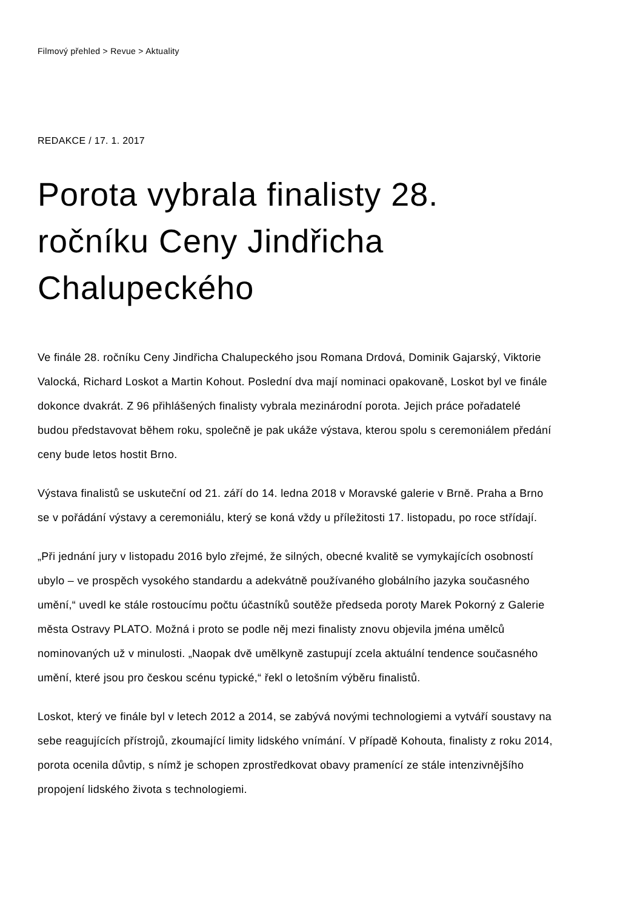Filmový přehled > Revue > Aktuality
REDAKCE / 17. 1. 2017
Porota vybrala finalisty 28. ročníku Ceny Jindřicha Chalupeckého
Ve finále 28. ročníku Ceny Jindřicha Chalupeckého jsou Romana Drdová, Dominik Gajarský, Viktorie Valocká, Richard Loskot a Martin Kohout. Poslední dva mají nominaci opakovaně, Loskot byl ve finále dokonce dvakrát. Z 96 přihlášených finalisty vybrala mezinárodní porota. Jejich práce pořadatelé budou představovat během roku, společně je pak ukáže výstava, kterou spolu s ceremoniálem předání ceny bude letos hostit Brno.
Výstava finalistů se uskuteční od 21. září do 14. ledna 2018 v Moravské galerie v Brně. Praha a Brno se v pořádání výstavy a ceremoniálu, který se koná vždy u příležitosti 17. listopadu, po roce střídají.
„Při jednání jury v listopadu 2016 bylo zřejmé, že silných, obecné kvalitě se vymykajících osobností ubylo – ve prospěch vysokého standardu a adekvátně používaného globálního jazyka současného umění,“ uvedl ke stále rostoucímu počtu účastníků soutěže předseda poroty Marek Pokorný z Galerie města Ostravy PLATO. Možná i proto se podle něj mezi finalisty znovu objevila jména umělců nominovaných už v minulosti. „Naopak dvě umělkyně zastupují zcela aktuální tendence současného umění, které jsou pro českou scénu typické,“ řekl o letošním výběru finalistů.
Loskot, který ve finále byl v letech 2012 a 2014, se zabývá novými technologiemi a vytváří soustavy na sebe reagujících přístrojů, zkoumající limity lidského vnímání. V případě Kohouta, finalisty z roku 2014, porota ocenila důvtip, s nímž je schopen zprostředkovat obavy pramenící ze stále intenzivnějšího propojení lidského života s technologiemi.